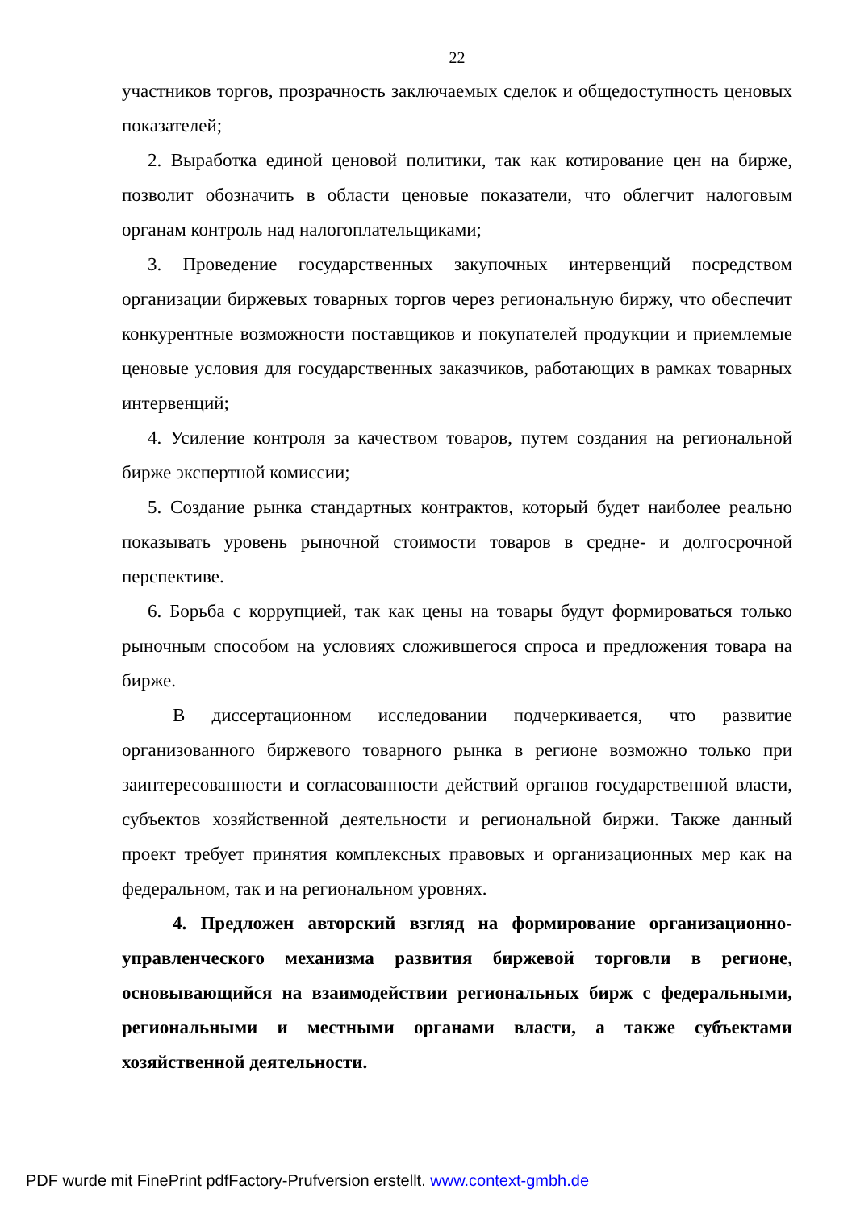22
участников торгов, прозрачность заключаемых сделок и общедоступность ценовых показателей;
2. Выработка единой ценовой политики, так как котирование цен на бирже, позволит обозначить в области ценовые показатели, что облегчит налоговым органам контроль над налогоплательщиками;
3. Проведение государственных закупочных интервенций посредством организации биржевых товарных торгов через региональную биржу, что обеспечит конкурентные возможности поставщиков и покупателей продукции и приемлемые ценовые условия для государственных заказчиков, работающих в рамках товарных интервенций;
4. Усиление контроля за качеством товаров, путем создания на региональной бирже экспертной комиссии;
5. Создание рынка стандартных контрактов, который будет наиболее реально показывать уровень рыночной стоимости товаров в средне- и долгосрочной перспективе.
6. Борьба с коррупцией, так как цены на товары будут формироваться только рыночным способом на условиях сложившегося спроса и предложения товара на бирже.
В диссертационном исследовании подчеркивается, что развитие организованного биржевого товарного рынка в регионе возможно только при заинтересованности и согласованности действий органов государственной власти, субъектов хозяйственной деятельности и региональной биржи. Также данный проект требует принятия комплексных правовых и организационных мер как на федеральном, так и на региональном уровнях.
4. Предложен авторский взгляд на формирование организационно-управленческого механизма развития биржевой торговли в регионе, основывающийся на взаимодействии региональных бирж с федеральными, региональными и местными органами власти, а также субъектами хозяйственной деятельности.
PDF wurde mit FinePrint pdfFactory-Prufversion erstellt. www.context-gmbh.de